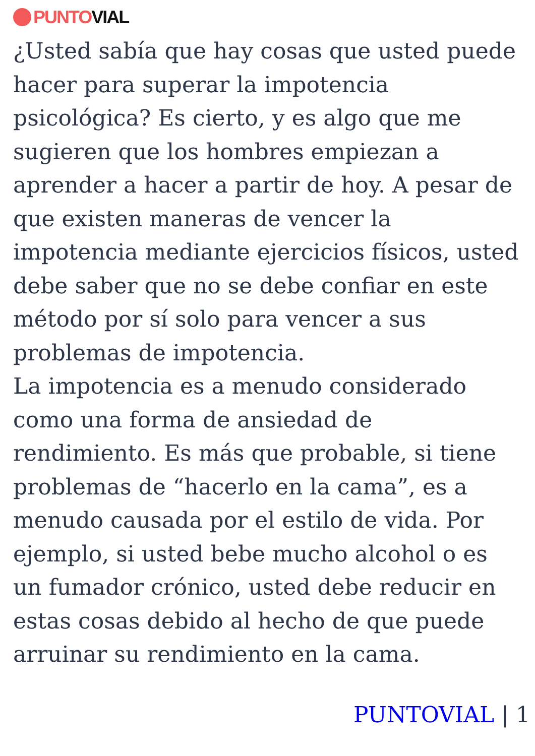PUNTO VIAL
¿Usted sabía que hay cosas que usted puede hacer para superar la impotencia psicológica? Es cierto, y es algo que me sugieren que los hombres empiezan a aprender a hacer a partir de hoy. A pesar de que existen maneras de vencer la impotencia mediante ejercicios físicos, usted debe saber que no se debe confiar en este método por sí solo para vencer a sus problemas de impotencia.
La impotencia es a menudo considerado como una forma de ansiedad de rendimiento. Es más que probable, si tiene problemas de “hacerlo en la cama”, es a menudo causada por el estilo de vida. Por ejemplo, si usted bebe mucho alcohol o es un fumador crónico, usted debe reducir en estas cosas debido al hecho de que puede arruinar su rendimiento en la cama.
PUNTOVIAL | 1